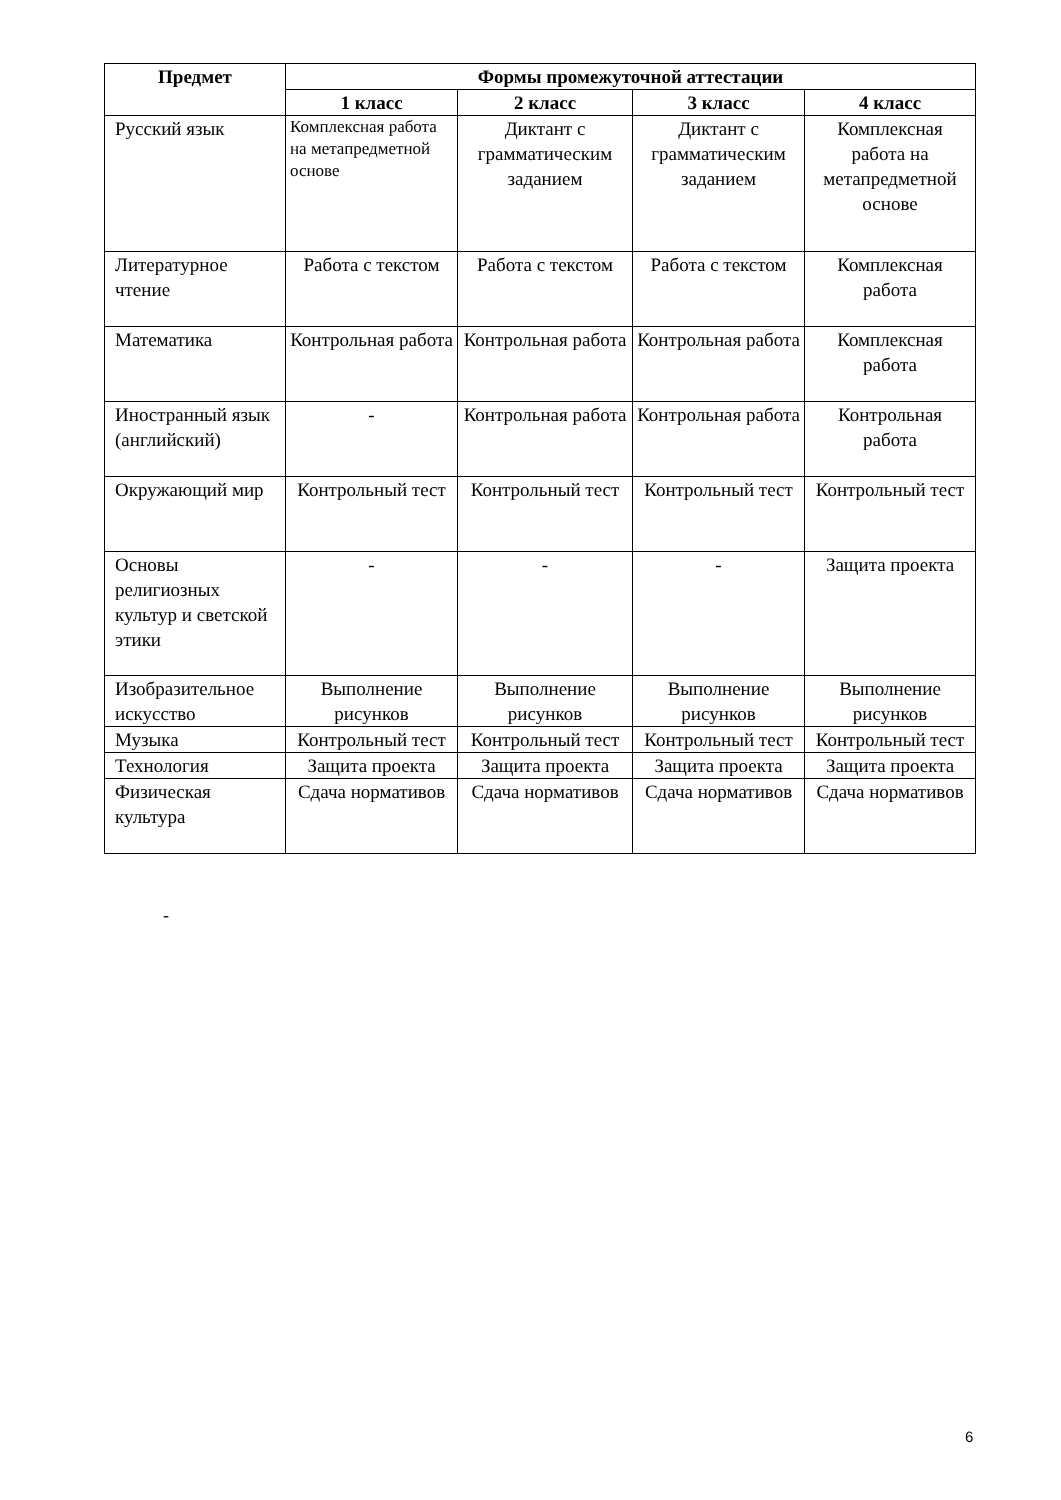| Предмет | Формы промежуточной аттестации | | | |
| --- | --- | --- | --- | --- |
| | 1 класс | 2 класс | 3 класс | 4 класс |
| Русский язык | Комплексная работа на метапредметной основе | Диктант с грамматическим заданием | Диктант с грамматическим заданием | Комплексная работа на метапредметной основе |
| Литературное чтение | Работа с текстом | Работа с текстом | Работа с текстом | Комплексная работа |
| Математика | Контрольная работа | Контрольная работа | Контрольная работа | Комплексная работа |
| Иностранный язык (английский) | - | Контрольная работа | Контрольная работа | Контрольная работа |
| Окружающий мир | Контрольный тест | Контрольный тест | Контрольный тест | Контрольный тест |
| Основы религиозных культур и светской этики | - | - | - | Защита проекта |
| Изобразительное искусство | Выполнение рисунков | Выполнение рисунков | Выполнение рисунков | Выполнение рисунков |
| Музыка | Контрольный тест | Контрольный тест | Контрольный тест | Контрольный тест |
| Технология | Защита проекта | Защита проекта | Защита проекта | Защита проекта |
| Физическая культура | Сдача нормативов | Сдача нормативов | Сдача нормативов | Сдача нормативов |
-
6